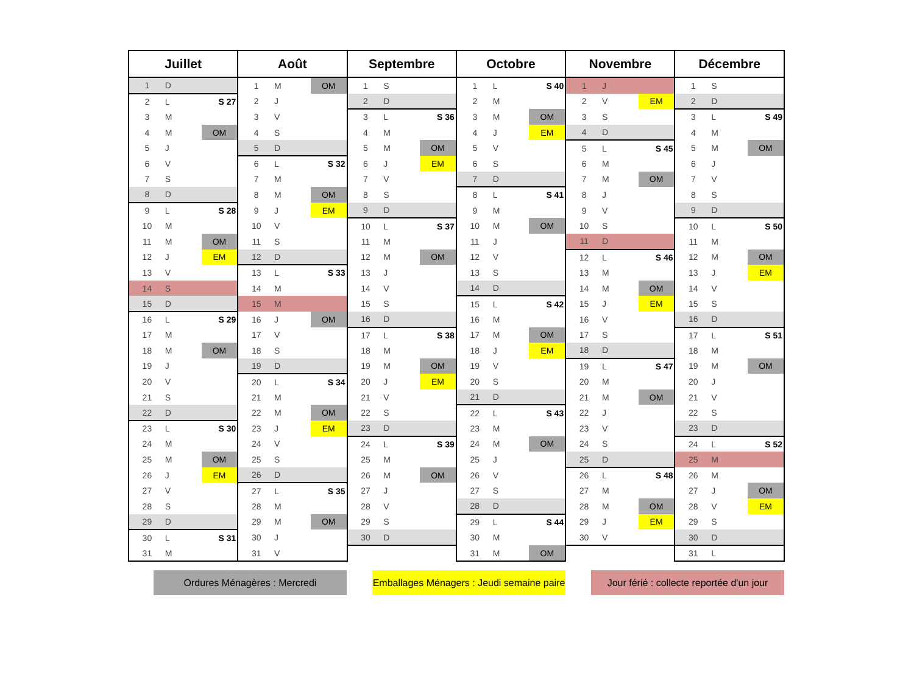| Juillet | | | Août | | | Septembre | | | Octobre | | | Novembre | | | Décembre | | |
| --- | --- | --- | --- | --- | --- | --- | --- | --- | --- | --- | --- | --- | --- | --- | --- | --- | --- |
| 1 | D | | 1 | M | OM | 1 | S | | 1 | L | S 40 | 1 | J | | 1 | S | |
| 2 | L | S 27 | 2 | J | | 2 | D | | 2 | M | | 2 | V | EM | 2 | D | |
| 3 | M | | 3 | V | | 3 | L | S 36 | 3 | M | OM | 3 | S | | 3 | L | S 49 |
| 4 | M | OM | 4 | S | | 4 | M | | 4 | J | EM | 4 | D | | 4 | M | |
| 5 | J | | 5 | D | | 5 | M | OM | 5 | V | | 5 | L | S 45 | 5 | M | OM |
| 6 | V | | 6 | L | S 32 | 6 | J | EM | 6 | S | | 6 | M | | 6 | J | |
| 7 | S | | 7 | M | | 7 | V | | 7 | D | | 7 | M | OM | 7 | V | |
| 8 | D | | 8 | M | OM | 8 | S | | 8 | L | S 41 | 8 | J | | 8 | S | |
| 9 | L | S 28 | 9 | J | EM | 9 | D | | 9 | M | | 9 | V | | 9 | D | |
| 10 | M | | 10 | V | | 10 | L | S 37 | 10 | M | OM | 10 | S | | 10 | L | S 50 |
| 11 | M | OM | 11 | S | | 11 | M | | 11 | J | | 11 | D | | 11 | M | |
| 12 | J | EM | 12 | D | | 12 | M | OM | 12 | V | | 12 | L | S 46 | 12 | M | OM |
| 13 | V | | 13 | L | S 33 | 13 | J | | 13 | S | | 13 | M | | 13 | J | EM |
| 14 | S | | 14 | M | | 14 | V | | 14 | D | | 14 | M | OM | 14 | V | |
| 15 | D | | 15 | M | | 15 | S | | 15 | L | S 42 | 15 | J | EM | 15 | S | |
| 16 | L | S 29 | 16 | J | OM | 16 | D | | 16 | M | | 16 | V | | 16 | D | |
| 17 | M | | 17 | V | | 17 | L | S 38 | 17 | M | OM | 17 | S | | 17 | L | S 51 |
| 18 | M | OM | 18 | S | | 18 | M | | 18 | J | EM | 18 | D | | 18 | M | |
| 19 | J | | 19 | D | | 19 | M | OM | 19 | V | | 19 | L | S 47 | 19 | M | OM |
| 20 | V | | 20 | L | S 34 | 20 | J | EM | 20 | S | | 20 | M | | 20 | J | |
| 21 | S | | 21 | M | | 21 | V | | 21 | D | | 21 | M | OM | 21 | V | |
| 22 | D | | 22 | M | OM | 22 | S | | 22 | L | S 43 | 22 | J | | 22 | S | |
| 23 | L | S 30 | 23 | J | EM | 23 | D | | 23 | M | | 23 | V | | 23 | D | |
| 24 | M | | 24 | V | | 24 | L | S 39 | 24 | M | OM | 24 | S | | 24 | L | S 52 |
| 25 | M | OM | 25 | S | | 25 | M | | 25 | J | | 25 | D | | 25 | M | |
| 26 | J | EM | 26 | D | | 26 | M | OM | 26 | V | | 26 | L | S 48 | 26 | M | |
| 27 | V | | 27 | L | S 35 | 27 | J | | 27 | S | | 27 | M | | 27 | J | OM |
| 28 | S | | 28 | M | | 28 | V | | 28 | D | | 28 | M | OM | 28 | V | EM |
| 29 | D | | 29 | M | OM | 29 | S | | 29 | L | S 44 | 29 | J | EM | 29 | S | |
| 30 | L | S 31 | 30 | J | | 30 | D | | 30 | M | | 30 | V | | 30 | D | |
| 31 | M | | 31 | V | | | | | 31 | M | OM | | | | 31 | L | |
Ordures Ménagères : Mercredi Emballages Ménagers : Jeudi semaine paire
Jour férié : collecte reportée d'un jour